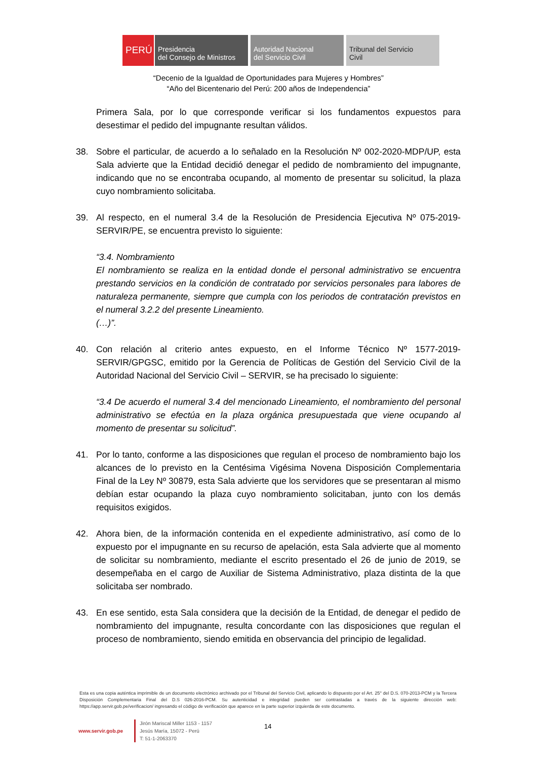PERÚ Presidencia
del Consejo de Ministros
Autoridad Nacional
del Servicio Civil
Tribunal del Servicio
Civil
“Decenio de la Igualdad de Oportunidades para Mujeres y Hombres”
“Año del Bicentenario del Perú: 200 años de Independencia”
Primera Sala, por lo que corresponde verificar si los fundamentos expuestos para desestimar el pedido del impugnante resultan válidos.
38. Sobre el particular, de acuerdo a lo señalado en la Resolución Nº 002-2020-MDP/UP, esta Sala advierte que la Entidad decidió denegar el pedido de nombramiento del impugnante, indicando que no se encontraba ocupando, al momento de presentar su solicitud, la plaza cuyo nombramiento solicitaba.
39. Al respecto, en el numeral 3.4 de la Resolución de Presidencia Ejecutiva Nº 075-2019-SERVIR/PE, se encuentra previsto lo siguiente:
“3.4. Nombramiento
El nombramiento se realiza en la entidad donde el personal administrativo se encuentra prestando servicios en la condición de contratado por servicios personales para labores de naturaleza permanente, siempre que cumpla con los periodos de contratación previstos en el numeral 3.2.2 del presente Lineamiento.
(…)”.
40. Con relación al criterio antes expuesto, en el Informe Técnico Nº 1577-2019-SERVIR/GPGSC, emitido por la Gerencia de Políticas de Gestión del Servicio Civil de la Autoridad Nacional del Servicio Civil – SERVIR, se ha precisado lo siguiente:
“3.4 De acuerdo el numeral 3.4 del mencionado Lineamiento, el nombramiento del personal administrativo se efectúa en la plaza orgánica presupuestada que viene ocupando al momento de presentar su solicitud”.
41. Por lo tanto, conforme a las disposiciones que regulan el proceso de nombramiento bajo los alcances de lo previsto en la Centésima Vigésima Novena Disposición Complementaria Final de la Ley Nº 30879, esta Sala advierte que los servidores que se presentaran al mismo debían estar ocupando la plaza cuyo nombramiento solicitaban, junto con los demás requisitos exigidos.
42. Ahora bien, de la información contenida en el expediente administrativo, así como de lo expuesto por el impugnante en su recurso de apelación, esta Sala advierte que al momento de solicitar su nombramiento, mediante el escrito presentado el 26 de junio de 2019, se desempeñaba en el cargo de Auxiliar de Sistema Administrativo, plaza distinta de la que solicitaba ser nombrado.
43. En ese sentido, esta Sala considera que la decisión de la Entidad, de denegar el pedido de nombramiento del impugnante, resulta concordante con las disposiciones que regulan el proceso de nombramiento, siendo emitida en observancia del principio de legalidad.
Esta es una copia auténtica imprimible de un documento electrónico archivado por el Tribunal del Servicio Civil, aplicando lo dispuesto por el Art. 25° del D.S. 070-2013-PCM y la Tercera Disposición Complementaria Final del D.S 026-2016-PCM. Su autenticidad e integridad pueden ser contrastadas a través de la siguiente dirección web: https://app.servir.gob.pe/verificacion/ ingresando el código de verificación que aparece en la parte superior izquierda de este documento.
www.servir.gob.pe
Jirón Mariscal Miller 1153 - 1157
Jesús María, 15072 - Perú
T: 51-1-2063370
14